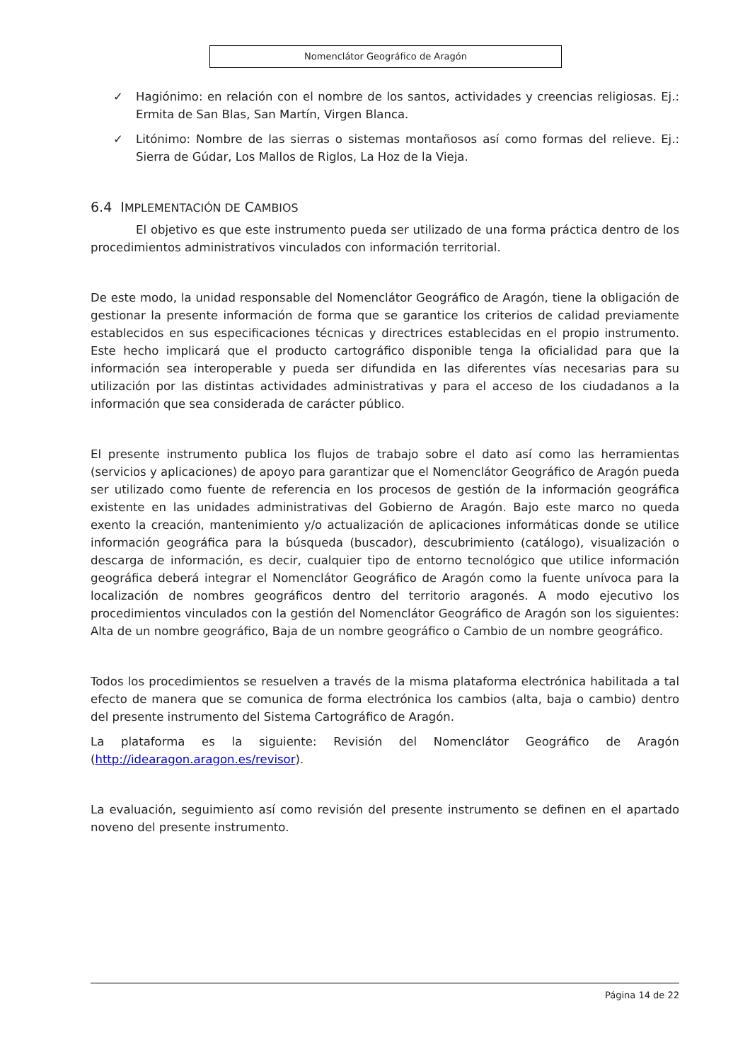Nomenclátor Geográfico de Aragón
✓ Hagiónimo: en relación con el nombre de los santos, actividades y creencias religiosas. Ej.: Ermita de San Blas, San Martín, Virgen Blanca.
✓ Litónimo: Nombre de las sierras o sistemas montañosos así como formas del relieve. Ej.: Sierra de Gúdar, Los Mallos de Riglos, La Hoz de la Vieja.
6.4 IMPLEMENTACIÓN DE CAMBIOS
El objetivo es que este instrumento pueda ser utilizado de una forma práctica dentro de los procedimientos administrativos vinculados con información territorial.
De este modo, la unidad responsable del Nomenclátor Geográfico de Aragón, tiene la obligación de gestionar la presente información de forma que se garantice los criterios de calidad previamente establecidos en sus especificaciones técnicas y directrices establecidas en el propio instrumento. Este hecho implicará que el producto cartográfico disponible tenga la oficialidad para que la información sea interoperable y pueda ser difundida en las diferentes vías necesarias para su utilización por las distintas actividades administrativas y para el acceso de los ciudadanos a la información que sea considerada de carácter público.
El presente instrumento publica los flujos de trabajo sobre el dato así como las herramientas (servicios y aplicaciones) de apoyo para garantizar que el Nomenclátor Geográfico de Aragón pueda ser utilizado como fuente de referencia en los procesos de gestión de la información geográfica existente en las unidades administrativas del Gobierno de Aragón. Bajo este marco no queda exento la creación, mantenimiento y/o actualización de aplicaciones informáticas donde se utilice información geográfica para la búsqueda (buscador), descubrimiento (catálogo), visualización o descarga de información, es decir, cualquier tipo de entorno tecnológico que utilice información geográfica deberá integrar el Nomenclátor Geográfico de Aragón como la fuente unívoca para la localización de nombres geográficos dentro del territorio aragonés. A modo ejecutivo los procedimientos vinculados con la gestión del Nomenclátor Geográfico de Aragón son los siguientes: Alta de un nombre geográfico, Baja de un nombre geográfico o Cambio de un nombre geográfico.
Todos los procedimientos se resuelven a través de la misma plataforma electrónica habilitada a tal efecto de manera que se comunica de forma electrónica los cambios (alta, baja o cambio) dentro del presente instrumento del Sistema Cartográfico de Aragón.
La plataforma es la siguiente: Revisión del Nomenclátor Geográfico de Aragón (http://idearagon.aragon.es/revisor).
La evaluación, seguimiento así como revisión del presente instrumento se definen en el apartado noveno del presente instrumento.
Página 14 de 22